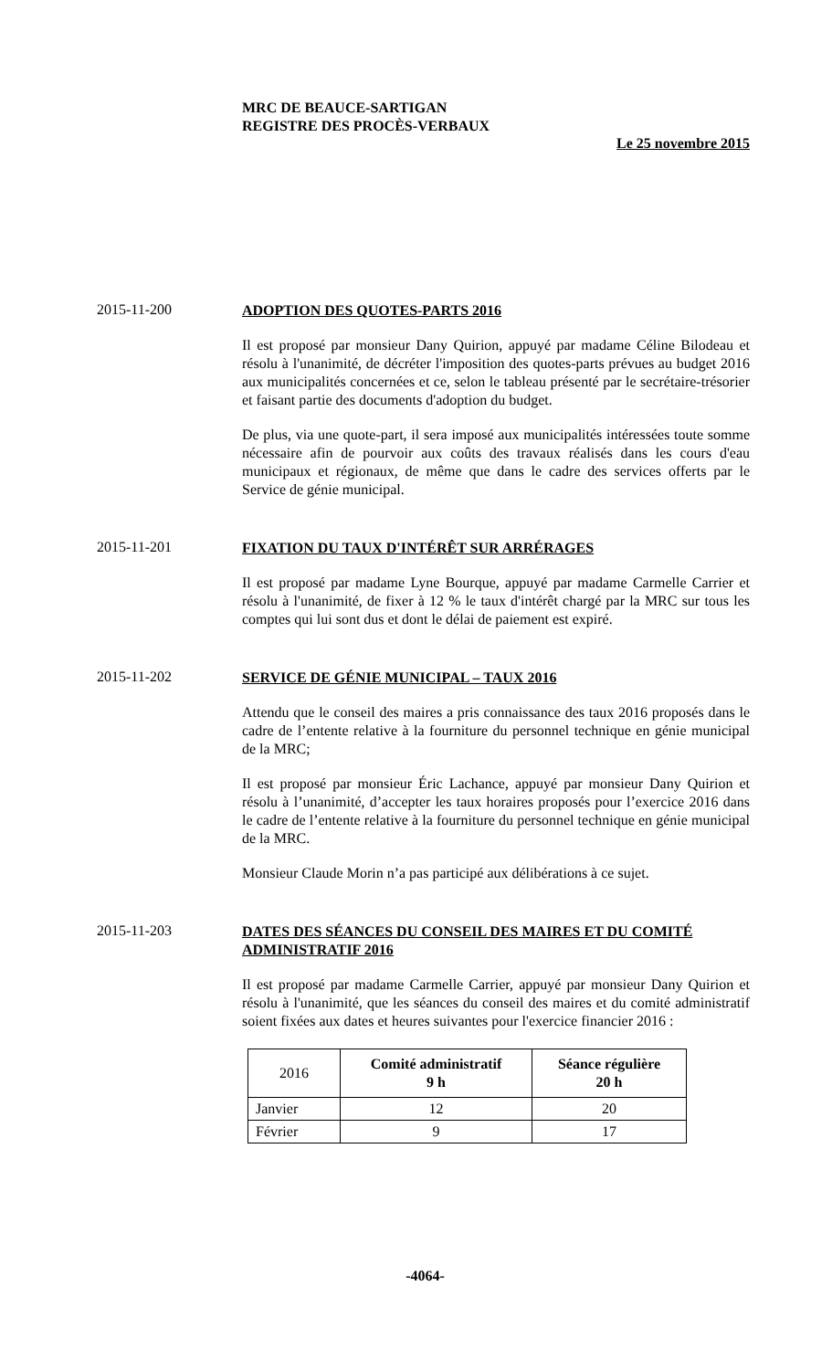MRC DE BEAUCE-SARTIGAN
REGISTRE DES PROCÈS-VERBAUX
Le 25 novembre 2015
2015-11-200
ADOPTION DES QUOTES-PARTS 2016
Il est proposé par monsieur Dany Quirion, appuyé par madame Céline Bilodeau et résolu à l'unanimité, de décréter l'imposition des quotes-parts prévues au budget 2016 aux municipalités concernées et ce, selon le tableau présenté par le secrétaire-trésorier et faisant partie des documents d'adoption du budget.
De plus, via une quote-part, il sera imposé aux municipalités intéressées toute somme nécessaire afin de pourvoir aux coûts des travaux réalisés dans les cours d'eau municipaux et régionaux, de même que dans le cadre des services offerts par le Service de génie municipal.
2015-11-201
FIXATION DU TAUX D'INTÉRÊT SUR ARRÉRAGES
Il est proposé par madame Lyne Bourque, appuyé par madame Carmelle Carrier et résolu à l'unanimité, de fixer à 12 % le taux d'intérêt chargé par la MRC sur tous les comptes qui lui sont dus et dont le délai de paiement est expiré.
2015-11-202
SERVICE DE GÉNIE MUNICIPAL – TAUX 2016
Attendu que le conseil des maires a pris connaissance des taux 2016 proposés dans le cadre de l’entente relative à la fourniture du personnel technique en génie municipal de la MRC;
Il est proposé par monsieur Éric Lachance, appuyé par monsieur Dany Quirion et résolu à l’unanimité, d’accepter les taux horaires proposés pour l’exercice 2016 dans le cadre de l’entente relative à la fourniture du personnel technique en génie municipal de la MRC.
Monsieur Claude Morin n’a pas participé aux délibérations à ce sujet.
2015-11-203
DATES DES SÉANCES DU CONSEIL DES MAIRES ET DU COMITÉ ADMINISTRATIF 2016
Il est proposé par madame Carmelle Carrier, appuyé par monsieur Dany Quirion et résolu à l'unanimité, que les séances du conseil des maires et du comité administratif soient fixées aux dates et heures suivantes pour l'exercice financier 2016 :
| 2016 | Comité administratif 9 h | Séance régulière 20 h |
| Janvier | 12 | 20 |
| Février | 9 | 17 |
-4064-